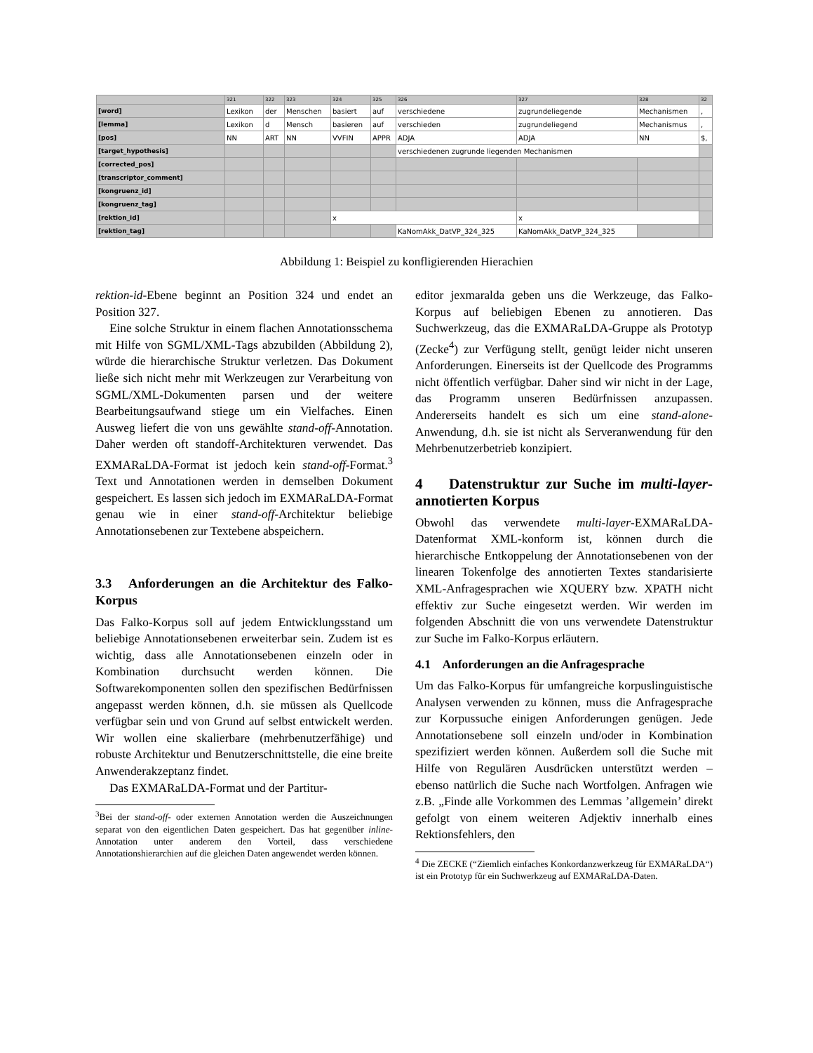| | 321 | 322 | 323 | 324 | 325 | 326 | 327 | 328 | 32 |
| [word] | Lexikon | der | Menschen | basiert | auf | verschiedene | zugrundeliegende | Mechanismen | , |
| [lemma] | Lexikon | d | Mensch | basieren | auf | verschieden | zugrundeliegend | Mechanismus | , |
| [pos] | NN | ART | NN | VVFIN | APPR | ADJA | ADJA | NN | $, |
| [target_hypothesis] | | | | | | verschiedenen zugrunde liegenden Mechanismen | | | |
| [corrected_pos] | | | | | | | | | |
| [transcriptor_comment] | | | | | | | | | |
| [kongruenz_id] | | | | | | | | | |
| [kongruenz_tag] | | | | | | | | | |
| [rektion_id] | | | | x | | | x | | |
| [rektion_tag] | | | | | | KaNomAkk_DatVP_324_325 | KaNomAkk_DatVP_324_325 | | |
Abbildung 1: Beispiel zu konfligierenden Hierachien
rektion-id-Ebene beginnt an Position 324 und endet an Position 327.
Eine solche Struktur in einem flachen Annotationsschema mit Hilfe von SGML/XML-Tags abzubilden (Abbildung 2), würde die hierarchische Struktur verletzen. Das Dokument ließe sich nicht mehr mit Werkzeugen zur Verarbeitung von SGML/XML-Dokumenten parsen und der weitere Bearbeitungsaufwand stiege um ein Vielfaches. Einen Ausweg liefert die von uns gewählte stand-off-Annotation. Daher werden oft standoff-Architekturen verwendet. Das EXMARaLDA-Format ist jedoch kein stand-off-Format.<sup>3</sup> Text und Annotationen werden in demselben Dokument gespeichert. Es lassen sich jedoch im EXMARaLDA-Format genau wie in einer stand-off-Architektur beliebige Annotationsebenen zur Textebene abspeichern.
3.3 Anforderungen an die Architektur des Falko-Korpus
Das Falko-Korpus soll auf jedem Entwicklungsstand um beliebige Annotationsebenen erweiterbar sein. Zudem ist es wichtig, dass alle Annotationsebenen einzeln oder in Kombination durchsucht werden können. Die Softwarekomponenten sollen den spezifischen Bedürfnissen angepasst werden können, d.h. sie müssen als Quellcode verfügbar sein und von Grund auf selbst entwickelt werden. Wir wollen eine skalierbare (mehrbenutzerfähige) und robuste Architektur und Benutzerschnittstelle, die eine breite Anwenderakzeptanz findet.
Das EXMARaLDA-Format und der Partitur-
<sup>3</sup> Bei der stand-off- oder externen Annotation werden die Auszeichnungen separat von den eigentlichen Daten gespeichert. Das hat gegenüber inline-Annotation unter anderem den Vorteil, dass verschiedene Annotationshierarchien auf die gleichen Daten angewendet werden können.
editor jexmaralda geben uns die Werkzeuge, das Falko-Korpus auf beliebigen Ebenen zu annotieren. Das Suchwerkzeug, das die EXMARaLDA-Gruppe als Prototyp (Zecke<sup>4</sup>) zur Verfügung stellt, genügt leider nicht unseren Anforderungen. Einerseits ist der Quellcode des Programms nicht öffentlich verfügbar. Daher sind wir nicht in der Lage, das Programm unseren Bedürfnissen anzupassen. Andererseits handelt es sich um eine stand-alone-Anwendung, d.h. sie ist nicht als Serveranwendung für den Mehrbenutzerbetrieb konzipiert.
4 Datenstruktur zur Suche im multi-layer-annotierten Korpus
Obwohl das verwendete multi-layer-EXMARaLDA-Datenformat XML-konform ist, können durch die hierarchische Entkoppelung der Annotationsebenen von der linearen Tokenfolge des annotierten Textes standarisierte XML-Anfragesprachen wie XQUERY bzw. XPATH nicht effektiv zur Suche eingesetzt werden. Wir werden im folgenden Abschnitt die von uns verwendete Datenstruktur zur Suche im Falko-Korpus erläutern.
4.1 Anforderungen an die Anfragesprache
Um das Falko-Korpus für umfangreiche korpuslinguistische Analysen verwenden zu können, muss die Anfragesprache zur Korpussuche einigen Anforderungen genügen. Jede Annotationsebene soll einzeln und/oder in Kombination spezifiziert werden können. Außerdem soll die Suche mit Hilfe von Regulären Ausdrücken unterstützt werden – ebenso natürlich die Suche nach Wortfolgen. Anfragen wie z.B. „Finde alle Vorkommen des Lemmas ’allgemein’ direkt gefolgt von einem weiteren Adjektiv innerhalb eines Rektionsfehlers, den
<sup>4</sup> Die ZECKE (“Ziemlich einfaches Konkordanzwerkzeug für EXMARaLDA“) ist ein Prototyp für ein Suchwerkzeug auf EXMARaLDA-Daten.